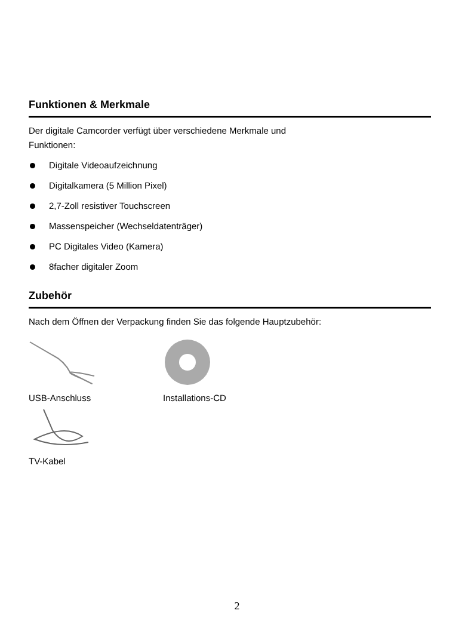Funktionen & Merkmale
Der digitale Camcorder verfügt über verschiedene Merkmale und
Funktionen:
Digitale Videoaufzeichnung
Digitalkamera (5 Million Pixel)
2,7-Zoll resistiver Touchscreen
Massenspeicher (Wechseldatenträger)
PC Digitales Video (Kamera)
8facher digitaler Zoom
Zubehör
Nach dem Öffnen der Verpackung finden Sie das folgende Hauptzubehör:
USB-Anschluss
Installations-CD
TV-Kabel
2